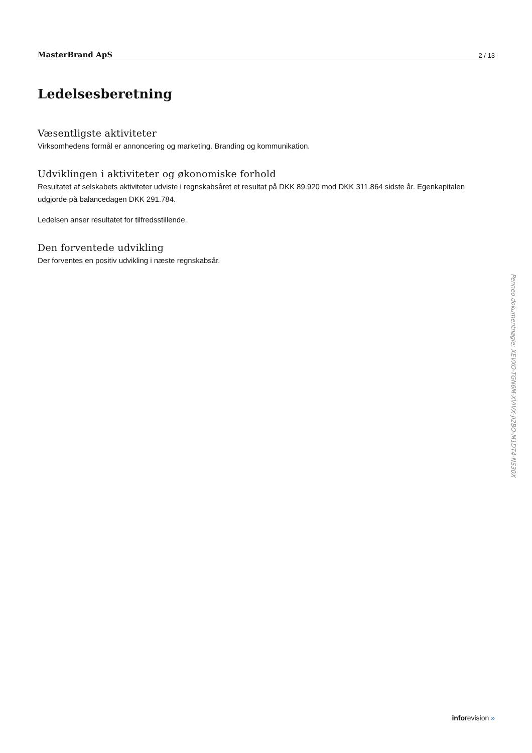MasterBrand ApS 2 / 13
Ledelsesberetning
Væsentligste aktiviteter
Virksomhedens formål er annoncering og marketing. Branding og kommunikation.
Udviklingen i aktiviteter og økonomiske forhold
Resultatet af selskabets aktiviteter udviste i regnskabsåret et resultat på DKK 89.920 mod DKK 311.864 sidste år. Egenkapitalen udgjorde på balancedagen DKK 291.784.
Ledelsen anser resultatet for tilfredsstillende.
Den forventede udvikling
Der forventes en positiv udvikling i næste regnskabsår.
inforevision »
Penneo dokumentnøgle: XEVXO-TGN6M-XVIVX-JI2BO-M1DT4-NS30X